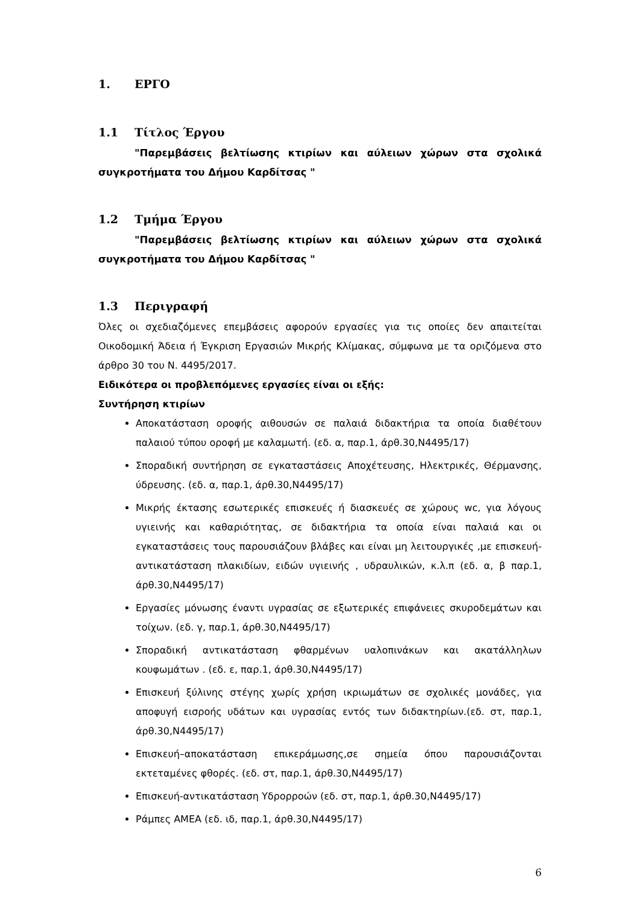1. ΕΡΓΟ
1.1 Τίτλος Έργου
"Παρεμβάσεις βελτίωσης κτιρίων και αύλειων χώρων στα σχολικά συγκροτήματα του Δήμου Καρδίτσας "
1.2 Τμήμα Έργου
"Παρεμβάσεις βελτίωσης κτιρίων και αύλειων χώρων στα σχολικά συγκροτήματα του Δήμου Καρδίτσας "
1.3 Περιγραφή
Όλες οι σχεδιαζόμενες επεμβάσεις αφορούν εργασίες για τις οποίες δεν απαιτείται Οικοδομική Άδεια ή Έγκριση Εργασιών Μικρής Κλίμακας, σύμφωνα με τα οριζόμενα στο άρθρο 30 του Ν. 4495/2017.
Ειδικότερα οι προβλεπόμενες εργασίες είναι οι εξής:
Συντήρηση κτιρίων
Αποκατάσταση οροφής αιθουσών σε παλαιά διδακτήρια τα οποία διαθέτουν παλαιού τύπου οροφή με καλαμωτή. (εδ. α, παρ.1, άρθ.30,Ν4495/17)
Σποραδική συντήρηση σε εγκαταστάσεις Αποχέτευσης, Ηλεκτρικές, Θέρμανσης, ύδρευσης. (εδ. α, παρ.1, άρθ.30,Ν4495/17)
Μικρής έκτασης εσωτερικές επισκευές ή διασκευές σε χώρους wc, για λόγους υγιεινής και καθαριότητας, σε διδακτήρια τα οποία είναι παλαιά και οι εγκαταστάσεις τους παρουσιάζουν βλάβες και είναι μη λειτουργικές ,με επισκευή-αντικατάσταση πλακιδίων, ειδών υγιεινής , υδραυλικών, κ.λ.π (εδ. α, β παρ.1, άρθ.30,Ν4495/17)
Εργασίες μόνωσης έναντι υγρασίας σε εξωτερικές επιφάνειες σκυροδεμάτων και τοίχων. (εδ. γ, παρ.1, άρθ.30,Ν4495/17)
Σποραδική αντικατάσταση φθαρμένων υαλοπινάκων και ακατάλληλων κουφωμάτων . (εδ. ε, παρ.1, άρθ.30,Ν4495/17)
Επισκευή ξύλινης στέγης χωρίς χρήση ικριωμάτων σε σχολικές μονάδες, για αποφυγή εισροής υδάτων και υγρασίας εντός των διδακτηρίων.(εδ. στ, παρ.1, άρθ.30,Ν4495/17)
Επισκευή–αποκατάσταση επικεράμωσης,σε σημεία όπου παρουσιάζονται εκτεταμένες φθορές. (εδ. στ, παρ.1, άρθ.30,Ν4495/17)
Επισκευή-αντικατάσταση Υδρορροών (εδ. στ, παρ.1, άρθ.30,Ν4495/17)
Ράμπες ΑΜΕΑ (εδ. ιδ, παρ.1, άρθ.30,Ν4495/17)
6